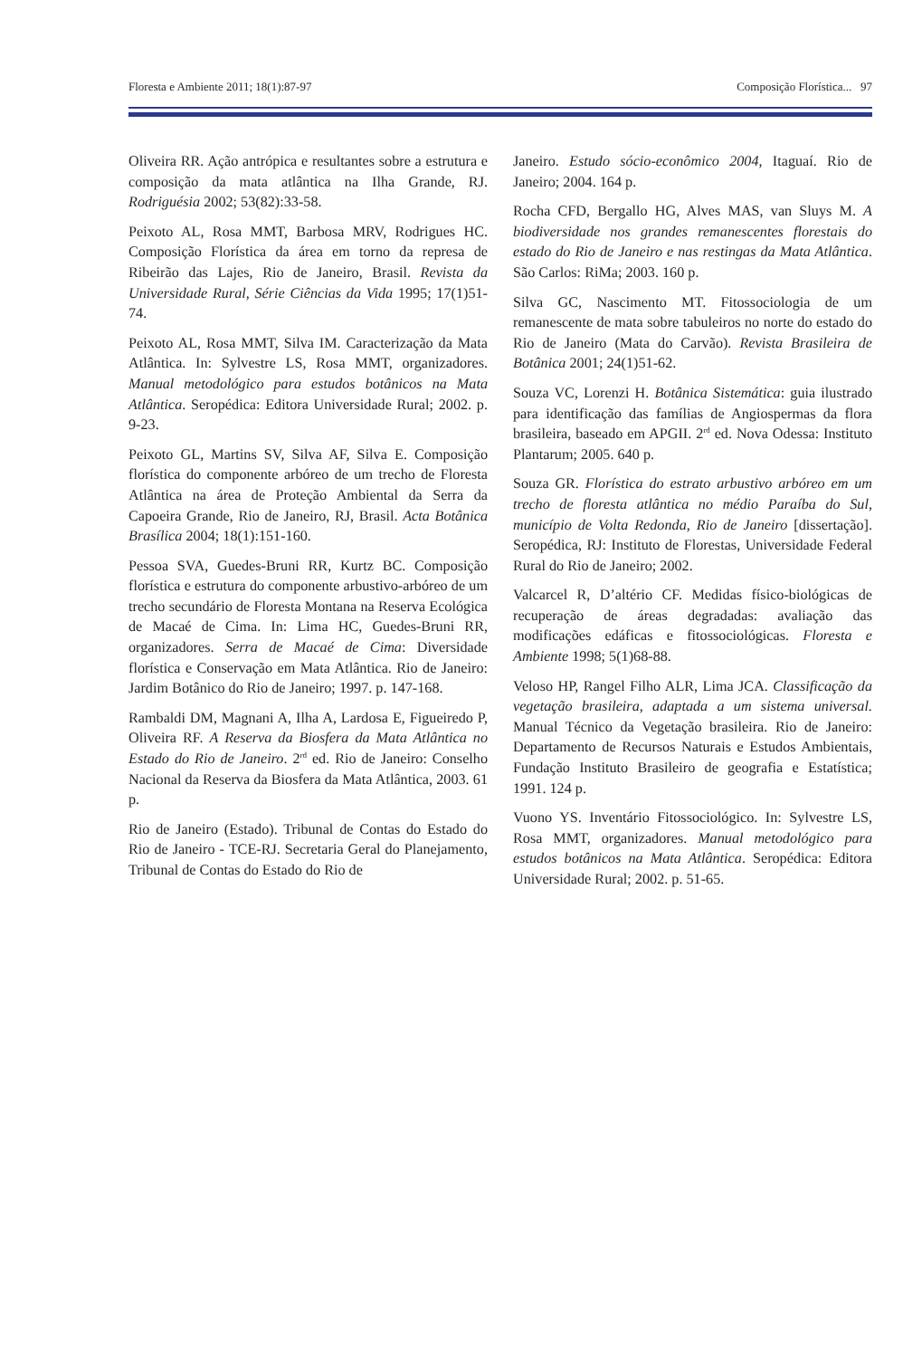Floresta e Ambiente 2011; 18(1):87-97 Composição Florística... 97
Oliveira RR. Ação antrópica e resultantes sobre a estrutura e composição da mata atlântica na Ilha Grande, RJ. Rodriguésia 2002; 53(82):33-58.
Peixoto AL, Rosa MMT, Barbosa MRV, Rodrigues HC. Composição Florística da área em torno da represa de Ribeirão das Lajes, Rio de Janeiro, Brasil. Revista da Universidade Rural, Série Ciências da Vida 1995; 17(1)51-74.
Peixoto AL, Rosa MMT, Silva IM. Caracterização da Mata Atlântica. In: Sylvestre LS, Rosa MMT, organizadores. Manual metodológico para estudos botânicos na Mata Atlântica. Seropédica: Editora Universidade Rural; 2002. p. 9-23.
Peixoto GL, Martins SV, Silva AF, Silva E. Composição florística do componente arbóreo de um trecho de Floresta Atlântica na área de Proteção Ambiental da Serra da Capoeira Grande, Rio de Janeiro, RJ, Brasil. Acta Botânica Brasílica 2004; 18(1):151-160.
Pessoa SVA, Guedes-Bruni RR, Kurtz BC. Composição florística e estrutura do componente arbustivo-arbóreo de um trecho secundário de Floresta Montana na Reserva Ecológica de Macaé de Cima. In: Lima HC, Guedes-Bruni RR, organizadores. Serra de Macaé de Cima: Diversidade florística e Conservação em Mata Atlântica. Rio de Janeiro: Jardim Botânico do Rio de Janeiro; 1997. p. 147-168.
Rambaldi DM, Magnani A, Ilha A, Lardosa E, Figueiredo P, Oliveira RF. A Reserva da Biosfera da Mata Atlântica no Estado do Rio de Janeiro. 2<sup>rd</sup> ed. Rio de Janeiro: Conselho Nacional da Reserva da Biosfera da Mata Atlântica, 2003. 61 p.
Rio de Janeiro (Estado). Tribunal de Contas do Estado do Rio de Janeiro - TCE-RJ. Secretaria Geral do Planejamento, Tribunal de Contas do Estado do Rio de
Janeiro. Estudo sócio-econômico 2004, Itaguaí. Rio de Janeiro; 2004. 164 p.
Rocha CFD, Bergallo HG, Alves MAS, van Sluys M. A biodiversidade nos grandes remanescentes florestais do estado do Rio de Janeiro e nas restingas da Mata Atlântica. São Carlos: RiMa; 2003. 160 p.
Silva GC, Nascimento MT. Fitossociologia de um remanescente de mata sobre tabuleiros no norte do estado do Rio de Janeiro (Mata do Carvão). Revista Brasileira de Botânica 2001; 24(1)51-62.
Souza VC, Lorenzi H. Botânica Sistemática: guia ilustrado para identificação das famílias de Angiospermas da flora brasileira, baseado em APGII. 2<sup>rd</sup> ed. Nova Odessa: Instituto Plantarum; 2005. 640 p.
Souza GR. Florística do estrato arbustivo arbóreo em um trecho de floresta atlântica no médio Paraíba do Sul, município de Volta Redonda, Rio de Janeiro [dissertação]. Seropédica, RJ: Instituto de Florestas, Universidade Federal Rural do Rio de Janeiro; 2002.
Valcarcel R, D’altério CF. Medidas físico-biológicas de recuperação de áreas degradadas: avaliação das modificações edáficas e fitossociológicas. Floresta e Ambiente 1998; 5(1)68-88.
Veloso HP, Rangel Filho ALR, Lima JCA. Classificação da vegetação brasileira, adaptada a um sistema universal. Manual Técnico da Vegetação brasileira. Rio de Janeiro: Departamento de Recursos Naturais e Estudos Ambientais, Fundação Instituto Brasileiro de geografia e Estatística; 1991. 124 p.
Vuono YS. Inventário Fitossociológico. In: Sylvestre LS, Rosa MMT, organizadores. Manual metodológico para estudos botânicos na Mata Atlântica. Seropédica: Editora Universidade Rural; 2002. p. 51-65.